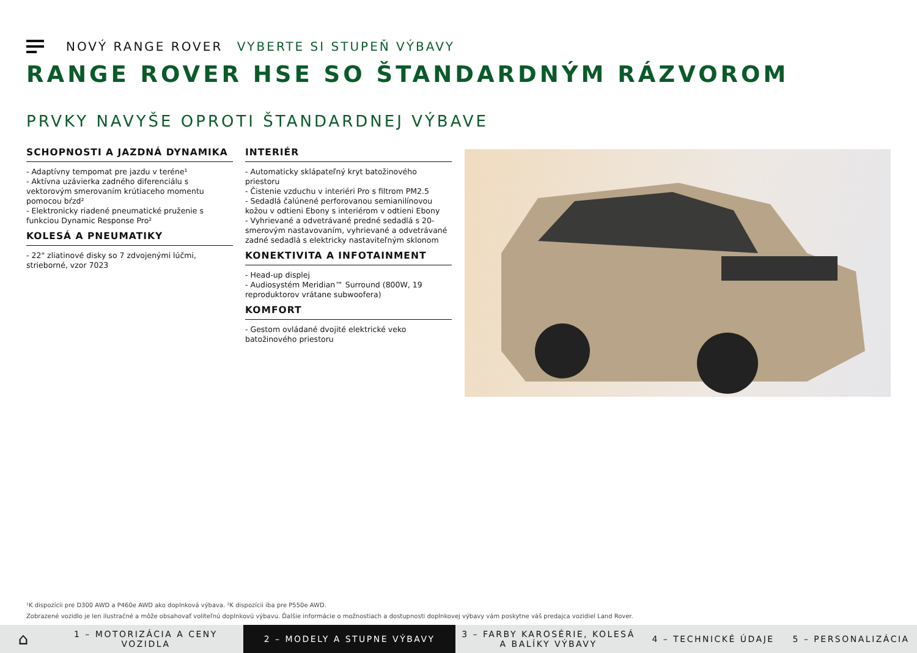NOVÝ RANGE ROVER VYBERTE SI STUPEŇ VÝBAVY
RANGE ROVER HSE SO ŠTANDARDNÝM RÁZVOROM
PRVKY NAVYŠE OPROTI ŠTANDARDNEJ VÝBAVE
SCHOPNOSTI A JAZDNÁ DYNAMIKA
- Adaptívny tempomat pre jazdu v teréne¹
- Aktívna uzávierka zadného diferenciálu s vektorovým smerovaním krútiaceho momentu pomocou bŕzd²
- Elektronicky riadené pneumatické pruženie s funkciou Dynamic Response Pro²
KOLESÁ A PNEUMATIKY
- 22" zliatinové disky so 7 zdvojenými lúčmi, strieborné, vzor 7023
INTERIÉR
- Automaticky sklápateľný kryt batožinového priestoru
- Čistenie vzduchu v interiéri Pro s filtrom PM2.5
- Sedadlá čalúnené perforovanou semianilínovou kožou v odtieni Ebony s interiérom v odtieni Ebony
- Vyhrievané a odvetrávané predné sedadlá s 20-smerovým nastavovaním, vyhrievané a odvetrávané zadné sedadlá s elektricky nastaviteľným sklonom
KONEKTIVITA A INFOTAINMENT
- Head-up displej
- Audiosystém Meridian™ Surround (800W, 19 reproduktorov vrátane subwoofera)
KOMFORT
- Gestom ovládané dvojité elektrické veko batožinového priestoru
¹K dispozícii pre D300 AWD a P460e AWD ako doplnková výbava. ²K dispozícii iba pre P550e AWD.
Zobrazené vozidlo je len ilustračné a môže obsahovať voliteľnú doplnkovú výbavu. Ďalšie informácie o možnostiach a dostupnosti doplnkovej výbavy vám poskytne váš predajca vozidiel Land Rover.
⌂
1 – MOTORIZÁCIA A CENY VOZIDLA
2 – MODELY A STUPNE VÝBAVY
3 – FARBY KAROSÉRIE, KOLESÁ A BALÍKY VÝBAVY
4 – TECHNICKÉ ÚDAJE 5 – PERSONALIZÁCIA